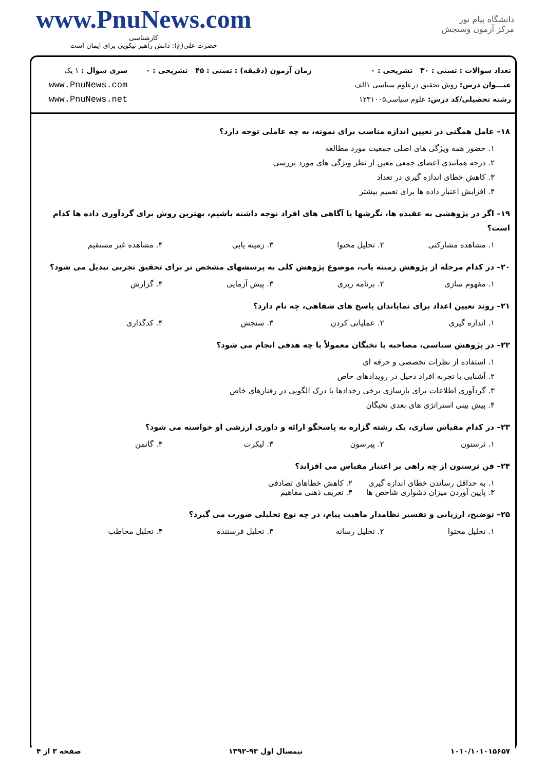www.PnuNews.com
کارشناسی
حضرت علی(ع): دانش راهبر نیکویی برای ایمان است
دانشگاه پیام نور
مرکز آزمون وسنجش
تعداد سوالات : تستی : ۳۰ تشریحی : ۰
عنـــوان درس: روش تحقیق درعلوم سیاسی ۱الف
رشته تحصیلی/کد درس: علوم سیاسی۱۲۳۱۰۰۵
زمان آزمون (دقیقه) : تستی : ۴۵ تشریحی : ۰
سری سوال : ۱ یک
www.PnuNews.com
www.PnuNews.net
۱۸– عامل همگنی در تعیین اندازه مناسب برای نمونه، به چه عاملی توجه دارد؟
۱. حضور همه ویژگی های اصلی جمعیت مورد مطالعه
۲. درجه همانندی اعضای جمعی معین از نظر ویژگی های مورد بررسی
۳. کاهش خطای اندازه گیری در تعداد
۴. افزایش اعتبار داده ها برای تعمیم بیشتر
۱۹– اگر در پژوهشی به عقیده ها، نگرشها یا آگاهی های افراد توجه داشته باشیم، بهترین روش برای گردآوری داده ها کدام است؟
۱. مشاهده مشارکتی ۲. تحلیل محتوا ۳. زمینه یابی ۴. مشاهده غیر مستقیم
۲۰– در کدام مرحله از پژوهش زمینه یاب، موضوع پژوهش کلی به پرسشهای مشخص تر برای تحقیق تجربی تبدیل می شود؟
۱. مفهوم سازی ۲. برنامه ریزی ۳. پیش آزمایی ۴. گزارش
۲۱– روند تعیین اعداد برای نمایاندان پاسخ های شفاهی، چه نام دارد؟
۱. اندازه گیری ۲. عملیاتی کردن ۳. سنجش ۴. کدگذاری
۲۲– در پژوهش سیاسی، مصاحبه با نخبگان معمولاً با چه هدفی انجام می شود؟
۱. استفاده از نظرات تخصصی و حرفه ای
۲. آشنایی با تجربه افراد دخیل در رویدادهای خاص
۳. گردآوری اطلاعات برای بازسازی برخی رخدادها یا درک الگویی در رفتارهای خاص
۴. پیش بینی استراتژی های بعدی نخبگان
۲۳– در کدام مقیاس سازی، یک رشته گزاره به پاسخگو ارائه و داوری ارزشی او خواسته می شود؟
۱. ثرستون ۲. پیرسون ۳. لیکرت ۴. گاتمن
۲۴– فن ثرستون از چه راهی بر اعتبار مقیاس می افزاید؟
۱. به حداقل رساندن خطای اندازه گیری ۲. کاهش خطاهای تصادفی ۳. پایین آوردن میزان دشواری شاخص ها ۴. تعریف ذهنی مفاهیم
۲۵– توضیح، ارزیابی و تفسیر نظامدار ماهیت پیام، در چه نوع تحلیلی صورت می گیرد؟
۱. تحلیل محتوا ۲. تحلیل رسانه ۳. تحلیل فرستنده ۴. تحلیل مخاطب
۱۰۱۰/۱۰۱۰۱۵۶۵۷ نیمسال اول ۹۳-۱۳۹۲ صفحه ۳ از ۴